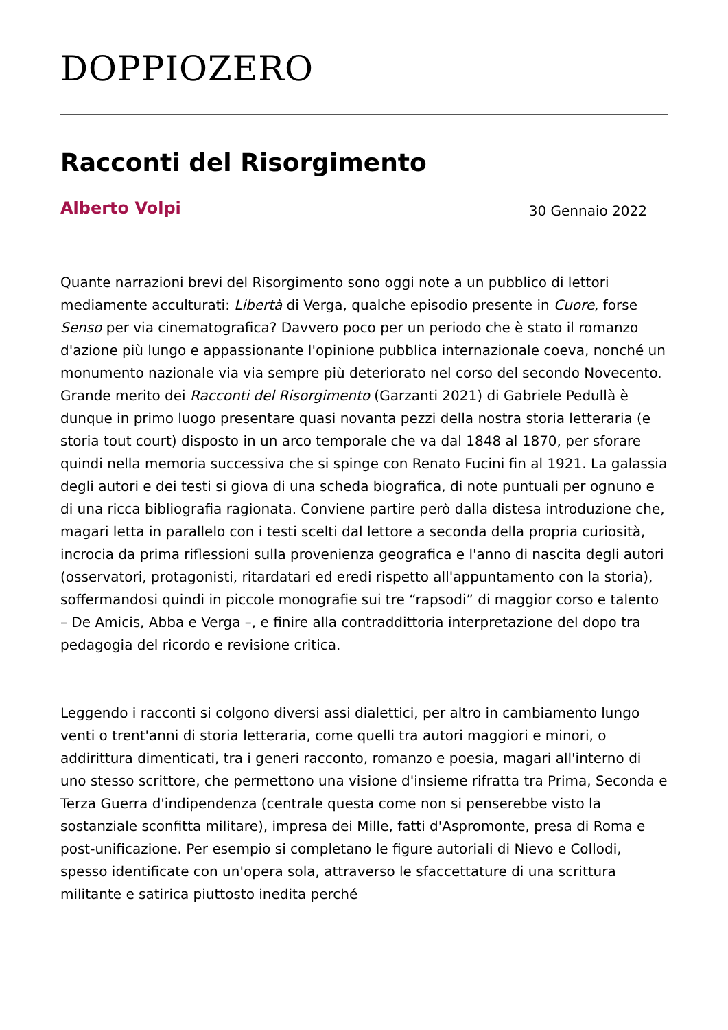DOPPIOZERO
Racconti del Risorgimento
Alberto Volpi
30 Gennaio 2022
Quante narrazioni brevi del Risorgimento sono oggi note a un pubblico di lettori mediamente acculturati: Libertà di Verga, qualche episodio presente in Cuore, forse Senso per via cinematografica? Davvero poco per un periodo che è stato il romanzo d'azione più lungo e appassionante l'opinione pubblica internazionale coeva, nonché un monumento nazionale via via sempre più deteriorato nel corso del secondo Novecento. Grande merito dei Racconti del Risorgimento (Garzanti 2021) di Gabriele Pedullà è dunque in primo luogo presentare quasi novanta pezzi della nostra storia letteraria (e storia tout court) disposto in un arco temporale che va dal 1848 al 1870, per sforare quindi nella memoria successiva che si spinge con Renato Fucini fin al 1921. La galassia degli autori e dei testi si giova di una scheda biografica, di note puntuali per ognuno e di una ricca bibliografia ragionata. Conviene partire però dalla distesa introduzione che, magari letta in parallelo con i testi scelti dal lettore a seconda della propria curiosità, incrocia da prima riflessioni sulla provenienza geografica e l'anno di nascita degli autori (osservatori, protagonisti, ritardatari ed eredi rispetto all'appuntamento con la storia), soffermandosi quindi in piccole monografie sui tre “rapsodi” di maggior corso e talento – De Amicis, Abba e Verga –, e finire alla contraddittoria interpretazione del dopo tra pedagogia del ricordo e revisione critica.
Leggendo i racconti si colgono diversi assi dialettici, per altro in cambiamento lungo venti o trent'anni di storia letteraria, come quelli tra autori maggiori e minori, o addirittura dimenticati, tra i generi racconto, romanzo e poesia, magari all'interno di uno stesso scrittore, che permettono una visione d'insieme rifratta tra Prima, Seconda e Terza Guerra d'indipendenza (centrale questa come non si penserebbe visto la sostanziale sconfitta militare), impresa dei Mille, fatti d'Aspromonte, presa di Roma e post-unificazione. Per esempio si completano le figure autoriali di Nievo e Collodi, spesso identificate con un'opera sola, attraverso le sfaccettature di una scrittura militante e satirica piuttosto inedita perché